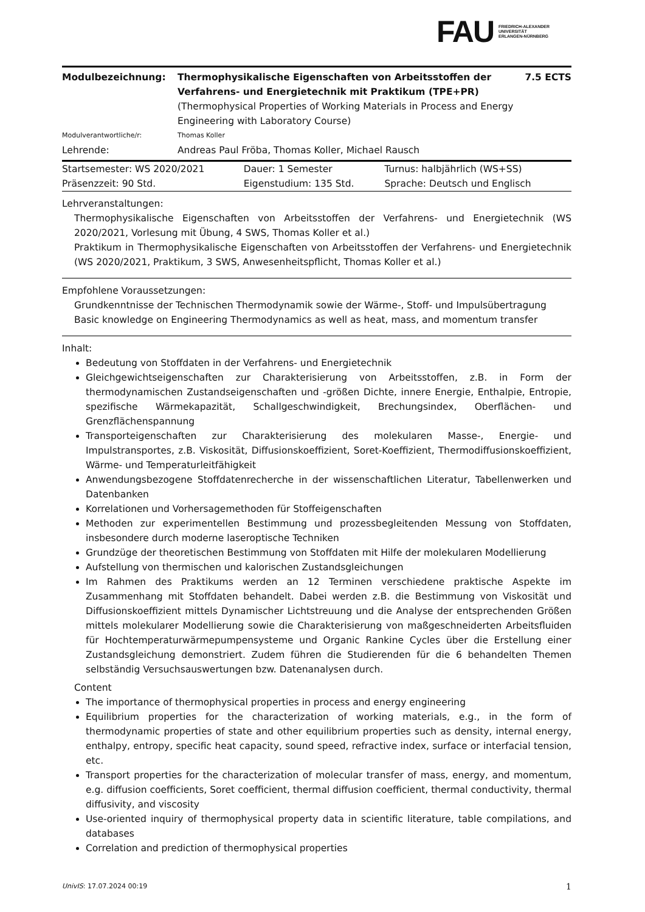FAU FRIEDRICH-ALEXANDER
UNIVERSITÄT
ERLANGEN-NÜRNBERG
| Modulbezeichnung: | Thermophysikalische Eigenschaften von Arbeitsstoffen der Verfahrens- und Energietechnik mit Praktikum (TPE+PR) (Thermophysical Properties of Working Materials in Process and Energy Engineering with Laboratory Course) | 7.5 ECTS |
| Modulverantwortliche/r: | Thomas Koller | |
| Lehrende: | Andreas Paul Fröba, Thomas Koller, Michael Rausch | |
| Startsemester: WS 2020/2021 | Dauer: 1 Semester | Turnus: halbjährlich (WS+SS) |
| Präsenzzeit: 90 Std. | Eigenstudium: 135 Std. | Sprache: Deutsch und Englisch |
Lehrveranstaltungen:
Thermophysikalische Eigenschaften von Arbeitsstoffen der Verfahrens- und Energietechnik (WS 2020/2021, Vorlesung mit Übung, 4 SWS, Thomas Koller et al.)
Praktikum in Thermophysikalische Eigenschaften von Arbeitsstoffen der Verfahrens- und Energietechnik (WS 2020/2021, Praktikum, 3 SWS, Anwesenheitspflicht, Thomas Koller et al.)
Empfohlene Voraussetzungen:
Grundkenntnisse der Technischen Thermodynamik sowie der Wärme-, Stoff- und Impulsübertragung
Basic knowledge on Engineering Thermodynamics as well as heat, mass, and momentum transfer
Inhalt:
Bedeutung von Stoffdaten in der Verfahrens- und Energietechnik
Gleichgewichtseigenschaften zur Charakterisierung von Arbeitsstoffen, z.B. in Form der thermodynamischen Zustandseigenschaften und -größen Dichte, innere Energie, Enthalpie, Entropie, spezifische Wärmekapazität, Schallgeschwindigkeit, Brechungsindex, Oberflächen- und Grenzflächenspannung
Transporteigenschaften zur Charakterisierung des molekularen Masse-, Energie- und Impulstransportes, z.B. Viskosität, Diffusionskoeffizient, Soret-Koeffizient, Thermodiffusionskoeffizient, Wärme- und Temperaturleitfähigkeit
Anwendungsbezogene Stoffdatenrecherche in der wissenschaftlichen Literatur, Tabellenwerken und Datenbanken
Korrelationen und Vorhersagemethoden für Stoffeigenschaften
Methoden zur experimentellen Bestimmung und prozessbegleitenden Messung von Stoffdaten, insbesondere durch moderne laseroptische Techniken
Grundzüge der theoretischen Bestimmung von Stoffdaten mit Hilfe der molekularen Modellierung
Aufstellung von thermischen und kalorischen Zustandsgleichungen
Im Rahmen des Praktikums werden an 12 Terminen verschiedene praktische Aspekte im Zusammenhang mit Stoffdaten behandelt. Dabei werden z.B. die Bestimmung von Viskosität und Diffusionskoeffizient mittels Dynamischer Lichtstreuung und die Analyse der entsprechenden Größen mittels molekularer Modellierung sowie die Charakterisierung von maßgeschneiderten Arbeitsfluiden für Hochtemperaturwärmepumpensysteme und Organic Rankine Cycles über die Erstellung einer Zustandsgleichung demonstriert. Zudem führen die Studierenden für die 6 behandelten Themen selbständig Versuchsauswertungen bzw. Datenanalysen durch.
Content
The importance of thermophysical properties in process and energy engineering
Equilibrium properties for the characterization of working materials, e.g., in the form of thermodynamic properties of state and other equilibrium properties such as density, internal energy, enthalpy, entropy, specific heat capacity, sound speed, refractive index, surface or interfacial tension, etc.
Transport properties for the characterization of molecular transfer of mass, energy, and momentum, e.g. diffusion coefficients, Soret coefficient, thermal diffusion coefficient, thermal conductivity, thermal diffusivity, and viscosity
Use-oriented inquiry of thermophysical property data in scientific literature, table compilations, and databases
Correlation and prediction of thermophysical properties
UnivIS: 17.07.2024 00:19 1